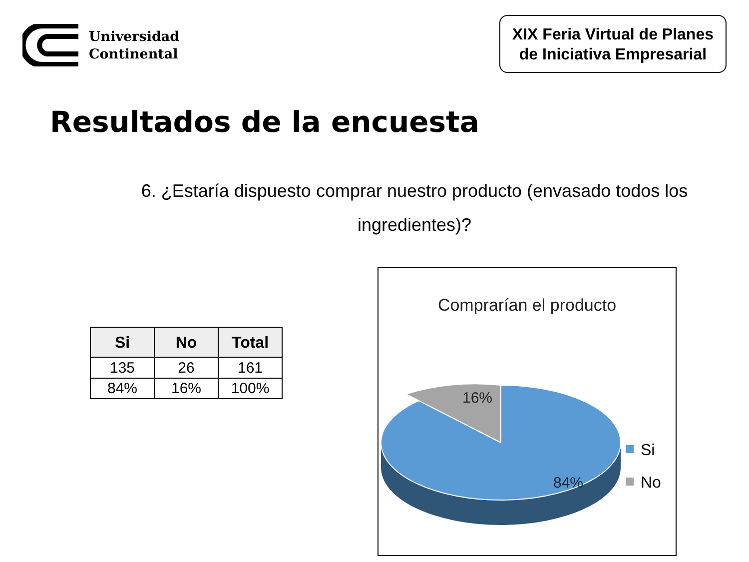Universidad
Continental
XIX Feria Virtual de Planes
de Iniciativa Empresarial
Resultados de la encuesta
6. ¿Estaría dispuesto comprar nuestro producto (envasado todos los ingredientes)?
| Si | No | Total |
| --- | --- | --- |
| 135 | 26 | 161 |
| 84% | 16% | 100% |
Comprarían el producto
16%
84%
Si
No